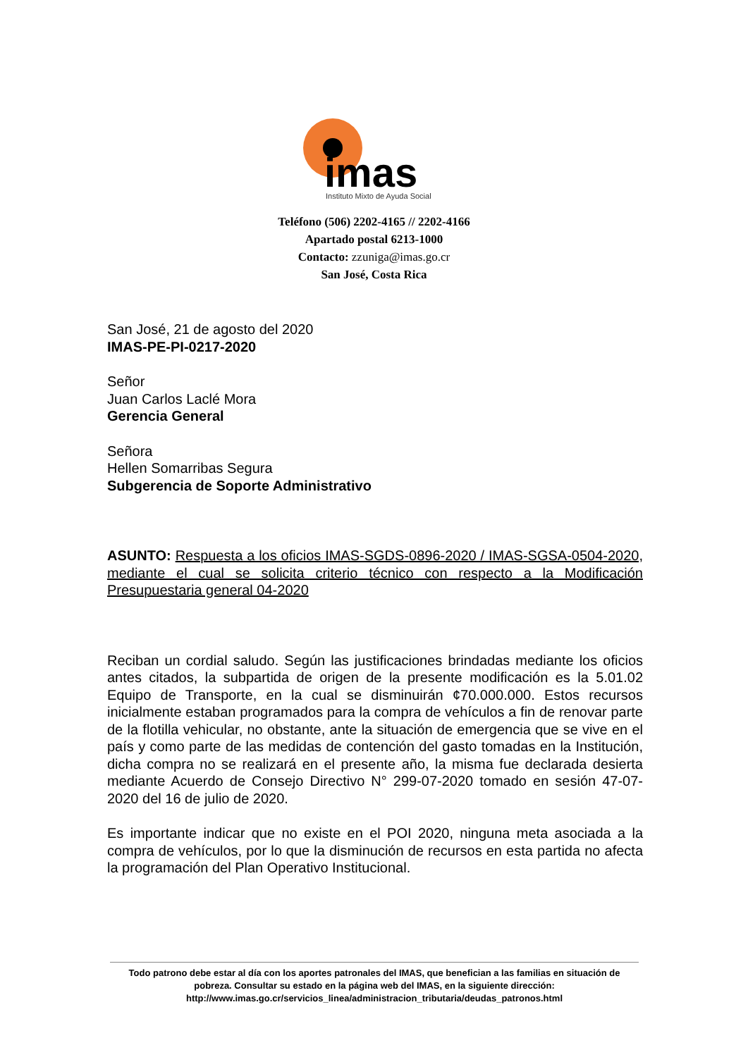imas
Instituto Mixto de Ayuda Social
Teléfono (506) 2202-4165 // 2202-4166
Apartado postal 6213-1000
Contacto: zzuniga@imas.go.cr
San José, Costa Rica
San José, 21 de agosto del 2020
IMAS-PE-PI-0217-2020
Señor
Juan Carlos Laclé Mora
Gerencia General
Señora
Hellen Somarribas Segura
Subgerencia de Soporte Administrativo
ASUNTO: Respuesta a los oficios IMAS-SGDS-0896-2020 / IMAS-SGSA-0504-2020, mediante el cual se solicita criterio técnico con respecto a la Modificación Presupuestaria general 04-2020
Reciban un cordial saludo. Según las justificaciones brindadas mediante los oficios antes citados, la subpartida de origen de la presente modificación es la 5.01.02 Equipo de Transporte, en la cual se disminuirán ¢70.000.000. Estos recursos inicialmente estaban programados para la compra de vehículos a fin de renovar parte de la flotilla vehicular, no obstante, ante la situación de emergencia que se vive en el país y como parte de las medidas de contención del gasto tomadas en la Institución, dicha compra no se realizará en el presente año, la misma fue declarada desierta mediante Acuerdo de Consejo Directivo N° 299-07-2020 tomado en sesión 47-07-2020 del 16 de julio de 2020.
Es importante indicar que no existe en el POI 2020, ninguna meta asociada a la compra de vehículos, por lo que la disminución de recursos en esta partida no afecta la programación del Plan Operativo Institucional.
Todo patrono debe estar al día con los aportes patronales del IMAS, que benefician a las familias en situación de pobreza. Consultar su estado en la página web del IMAS, en la siguiente dirección:
http://www.imas.go.cr/servicios_linea/administracion_tributaria/deudas_patronos.html